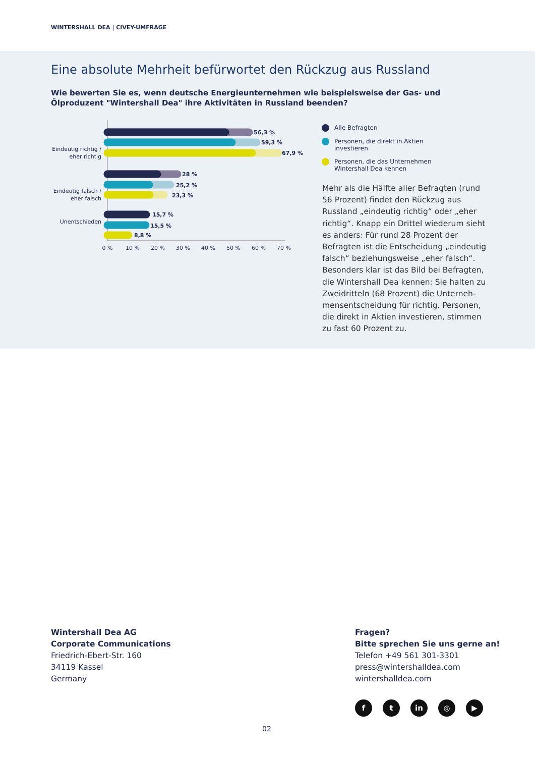WINTERSHALL DEA | CIVEY-UMFRAGE
Eine absolute Mehrheit befürwortet den Rückzug aus Russland
Wie bewerten Sie es, wenn deutsche Energieunternehmen wie beispielsweise der Gas- und Ölproduzent "Wintershall Dea" ihre Aktivitäten in Russland beenden?
Eindeutig richtig /
eher richtig
Eindeutig falsch /
eher falsch
Unentschieden
56,3 %
59,3 %
67,9 %
28 %
25,2 %
23,3 %
15,7 %
15,5 %
8,8 %
0 %
10 %
20 %
30 %
40 %
50 %
60 %
70 %
Alle Befragten
Personen, die direkt in Aktien
investieren
Personen, die das Unternehmen
Wintershall Dea kennen
Mehr als die Hälfte aller Befragten (rund 56 Prozent) findet den Rückzug aus Russland „eindeutig richtig“ oder „eher richtig“. Knapp ein Drittel wiederum sieht es anders: Für rund 28 Prozent der Befragten ist die Entscheidung „eindeutig falsch“ beziehungsweise „eher falsch“. Besonders klar ist das Bild bei Befragten, die Wintershall Dea kennen: Sie halten zu Zweidritteln (68 Prozent) die Unterneh-mensentscheidung für richtig. Personen, die direkt in Aktien investieren, stimmen zu fast 60 Prozent zu.
Wintershall Dea AG
Corporate Communications
Friedrich-Ebert-Str. 160
34119 Kassel
Germany
Fragen?
Bitte sprechen Sie uns gerne an!
Telefon +49 561 301-3301
press@wintershalldea.com
wintershalldea.com
ft in ◎ ▶
02